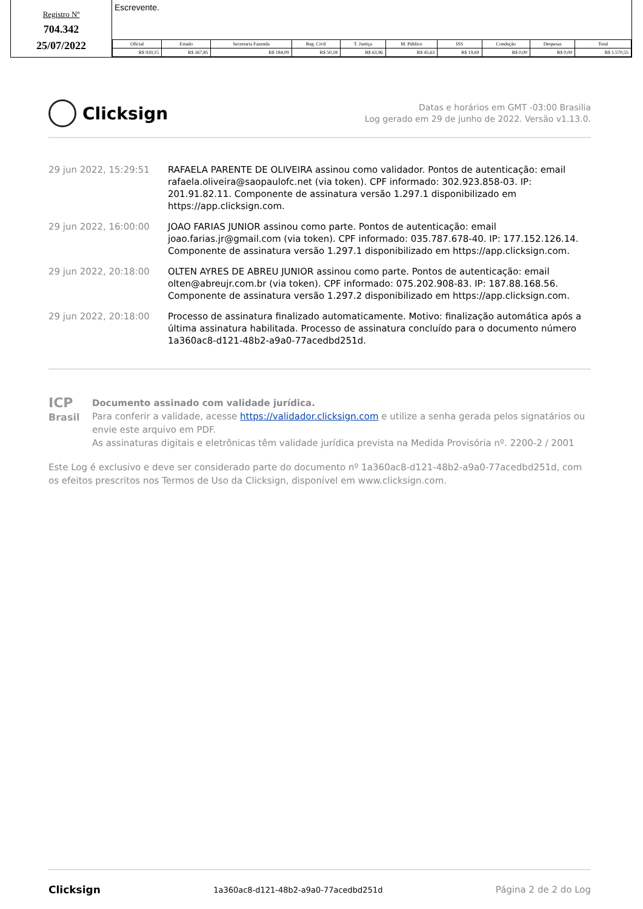Registro Nº
704.342
25/07/2022
Escrevente.
| Oficial | Estado | Secretaria Fazenda | Reg. Civil | T. Justiça | M. Público | ISS | Condução | Despesas | Total |
| --- | --- | --- | --- | --- | --- | --- | --- | --- | --- |
| R$ 939,15 | R$ 267,85 | R$ 184,09 | R$ 50,18 | R$ 63,96 | R$ 45,63 | R$ 19,69 | R$ 0,00 | R$ 0,00 | R$ 1.570,55 |
Clicksign
Datas e horários em GMT -03:00 Brasilia
Log gerado em 29 de junho de 2022. Versão v1.13.0.
29 jun 2022, 15:29:51 RAFAELA PARENTE DE OLIVEIRA assinou como validador. Pontos de autenticação: email rafaela.oliveira@saopaulofc.net (via token). CPF informado: 302.923.858-03. IP: 201.91.82.11. Componente de assinatura versão 1.297.1 disponibilizado em https://app.clicksign.com.
29 jun 2022, 16:00:00 JOAO FARIAS JUNIOR assinou como parte. Pontos de autenticação: email joao.farias.jr@gmail.com (via token). CPF informado: 035.787.678-40. IP: 177.152.126.14. Componente de assinatura versão 1.297.1 disponibilizado em https://app.clicksign.com.
29 jun 2022, 20:18:00 OLTEN AYRES DE ABREU JUNIOR assinou como parte. Pontos de autenticação: email olten@abreujr.com.br (via token). CPF informado: 075.202.908-83. IP: 187.88.168.56. Componente de assinatura versão 1.297.2 disponibilizado em https://app.clicksign.com.
29 jun 2022, 20:18:00 Processo de assinatura finalizado automaticamente. Motivo: finalização automática após a última assinatura habilitada. Processo de assinatura concluído para o documento número 1a360ac8-d121-48b2-a9a0-77acedbd251d.
ICP
Brasil
Documento assinado com validade jurídica.
Para conferir a validade, acesse https://validador.clicksign.com e utilize a senha gerada pelos signatários ou envie este arquivo em PDF.
As assinaturas digitais e eletrônicas têm validade jurídica prevista na Medida Provisória nº. 2200-2 / 2001
Este Log é exclusivo e deve ser considerado parte do documento nº 1a360ac8-d121-48b2-a9a0-77acedbd251d, com os efeitos prescritos nos Termos de Uso da Clicksign, disponível em www.clicksign.com.
Clicksign 1a360ac8-d121-48b2-a9a0-77acedbd251d Página 2 de 2 do Log